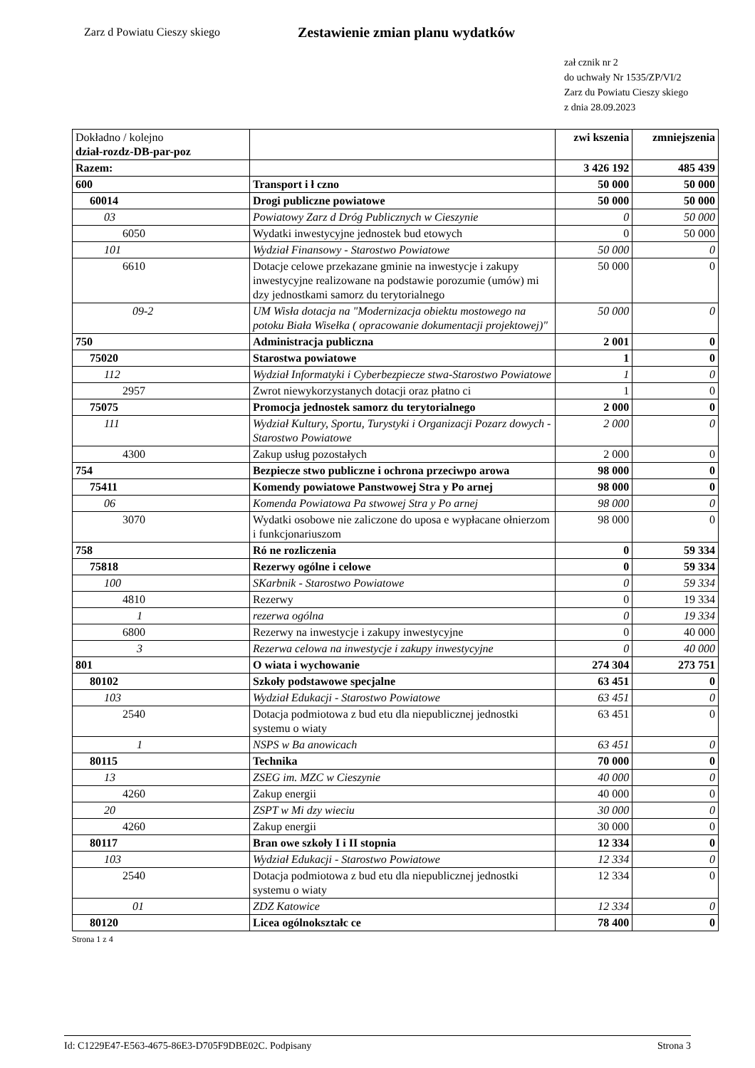Zarz d Powiatu Cieszy skiego
Zestawienie zmian planu wydatków
zał cznik nr 2
do uchwały Nr 1535/ZP/VI/2
Zarz du Powiatu Cieszy skiego
z dnia 28.09.2023
| Dokładno / kolejno dział-rozdz-DB-par-poz | | zwi kszenia | zmniejszenia |
| Razem: | | 3 426 192 | 485 439 |
| 600 | Transport i ł czno | 50 000 | 50 000 |
| 60014 | Drogi publiczne powiatowe | 50 000 | 50 000 |
| 03 | Powiatowy Zarz d Dróg Publicznych w Cieszynie | 0 | 50 000 |
| 6050 | Wydatki inwestycyjne jednostek bud etowych | 0 | 50 000 |
| 101 | Wydział Finansowy - Starostwo Powiatowe | 50 000 | 0 |
| 6610 | Dotacje celowe przekazane gminie na inwestycje i zakupy inwestycyjne realizowane na podstawie porozumie (umów) mi dzy jednostkami samorz du terytorialnego | 50 000 | 0 |
| 09-2 | UM Wisła dotacja na "Modernizacja obiektu mostowego na potoku Biała Wisełka ( opracowanie dokumentacji projektowej)" | 50 000 | 0 |
| 750 | Administracja publiczna | 2 001 | 0 |
| 75020 | Starostwa powiatowe | 1 | 0 |
| 112 | Wydział Informatyki i Cyberbezpiecze stwa-Starostwo Powiatowe | 1 | 0 |
| 2957 | Zwrot niewykorzystanych dotacji oraz płatno ci | 1 | 0 |
| 75075 | Promocja jednostek samorz du terytorialnego | 2 000 | 0 |
| 111 | Wydział Kultury, Sportu, Turystyki i Organizacji Pozarz dowych - Starostwo Powiatowe | 2 000 | 0 |
| 4300 | Zakup usług pozostałych | 2 000 | 0 |
| 754 | Bezpiecze stwo publiczne i ochrona przeciwpo arowa | 98 000 | 0 |
| 75411 | Komendy powiatowe Panstwowej Stra y Po arnej | 98 000 | 0 |
| 06 | Komenda Powiatowa Pa stwowej Stra y Po arnej | 98 000 | 0 |
| 3070 | Wydatki osobowe nie zaliczone do uposa e wypłacane ołnierzom i funkcjonariuszom | 98 000 | 0 |
| 758 | Ró ne rozliczenia | 0 | 59 334 |
| 75818 | Rezerwy ogólne i celowe | 0 | 59 334 |
| 100 | SKarbnik - Starostwo Powiatowe | 0 | 59 334 |
| 4810 | Rezerwy | 0 | 19 334 |
| 1 | rezerwa ogólna | 0 | 19 334 |
| 6800 | Rezerwy na inwestycje i zakupy inwestycyjne | 0 | 40 000 |
| 3 | Rezerwa celowa na inwestycje i zakupy inwestycyjne | 0 | 40 000 |
| 801 | O wiata i wychowanie | 274 304 | 273 751 |
| 80102 | Szkoły podstawowe specjalne | 63 451 | 0 |
| 103 | Wydział Edukacji - Starostwo Powiatowe | 63 451 | 0 |
| 2540 | Dotacja podmiotowa z bud etu dla niepublicznej jednostki systemu o wiaty | 63 451 | 0 |
| 1 | NSPS w Ba anowicach | 63 451 | 0 |
| 80115 | Technika | 70 000 | 0 |
| 13 | ZSEG im. MZC w Cieszynie | 40 000 | 0 |
| 4260 | Zakup energii | 40 000 | 0 |
| 20 | ZSPT w Mi dzy wieciu | 30 000 | 0 |
| 4260 | Zakup energii | 30 000 | 0 |
| 80117 | Bran owe szkoły I i II stopnia | 12 334 | 0 |
| 103 | Wydział Edukacji - Starostwo Powiatowe | 12 334 | 0 |
| 2540 | Dotacja podmiotowa z bud etu dla niepublicznej jednostki systemu o wiaty | 12 334 | 0 |
| 01 | ZDZ Katowice | 12 334 | 0 |
| 80120 | Licea ogólnokształc ce | 78 400 | 0 |
Strona 1 z 4
Id: C1229E47-E563-4675-86E3-D705F9DBE02C. Podpisany Strona 3